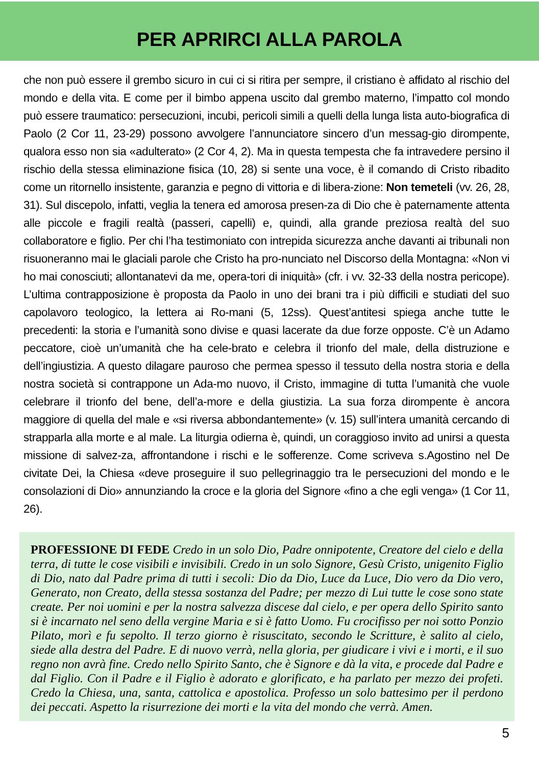PER APRIRCI ALLA PAROLA
che non può essere il grembo sicuro in cui ci si ritira per sempre, il cristiano è affidato al rischio del mondo e della vita. E come per il bimbo appena uscito dal grembo materno, l’impatto col mondo può essere traumatico: persecuzioni, incubi, pericoli simili a quelli della lunga lista auto-biografica di Paolo (2 Cor 11, 23-29) possono avvolgere l’annunciatore sincero d’un messag-gio dirompente, qualora esso non sia «adulterato» (2 Cor 4, 2). Ma in questa tempesta che fa intravedere persino il rischio della stessa eliminazione fisica (10, 28) si sente una voce, è il comando di Cristo ribadito come un ritornello insistente, garanzia e pegno di vittoria e di libera-zione: Non temeteli (vv. 26, 28, 31). Sul discepolo, infatti, veglia la tenera ed amorosa presen-za di Dio che è paternamente attenta alle piccole e fragili realtà (passeri, capelli) e, quindi, alla grande preziosa realtà del suo collaboratore e figlio. Per chi l’ha testimoniato con intrepida sicurezza anche davanti ai tribunali non risuoneranno mai le glaciali parole che Cristo ha pro-nunciato nel Discorso della Montagna: «Non vi ho mai conosciuti; allontanatevi da me, opera-tori di iniquità» (cfr. i vv. 32-33 della nostra pericope). L’ultima contrapposizione è proposta da Paolo in uno dei brani tra i più difficili e studiati del suo capolavoro teologico, la lettera ai Ro-mani (5, 12ss). Quest’antitesi spiega anche tutte le precedenti: la storia e l’umanità sono divise e quasi lacerate da due forze opposte. C’è un Adamo peccatore, cioè un’umanità che ha cele-brato e celebra il trionfo del male, della distruzione e dell’ingiustizia. A questo dilagare pauroso che permea spesso il tessuto della nostra storia e della nostra società si contrappone un Ada-mo nuovo, il Cristo, immagine di tutta l’umanità che vuole celebrare il trionfo del bene, dell’a-more e della giustizia. La sua forza dirompente è ancora maggiore di quella del male e «si riversa abbondantemente» (v. 15) sull’intera umanità cercando di strapparla alla morte e al male. La liturgia odierna è, quindi, un coraggioso invito ad unirsi a questa missione di salvez-za, affrontandone i rischi e le sofferenze. Come scriveva s.Agostino nel De civitate Dei, la Chiesa «deve proseguire il suo pellegrinaggio tra le persecuzioni del mondo e le consolazioni di Dio» annunziando la croce e la gloria del Signore «fino a che egli venga» (1 Cor 11, 26).
PROFESSIONE DI FEDE Credo in un solo Dio, Padre onnipotente, Creatore del cielo e della terra, di tutte le cose visibili e invisibili. Credo in un solo Signore, Gesù Cristo, unigenito Figlio di Dio, nato dal Padre prima di tutti i secoli: Dio da Dio, Luce da Luce, Dio vero da Dio vero, Generato, non Creato, della stessa sostanza del Padre; per mezzo di Lui tutte le cose sono state create. Per noi uomini e per la nostra salvezza discese dal cielo, e per opera dello Spirito santo si è incarnato nel seno della vergine Maria e si è fatto Uomo. Fu crocifisso per noi sotto Ponzio Pilato, morì e fu sepolto. Il terzo giorno è risuscitato, secondo le Scritture, è salito al cielo, siede alla destra del Padre. E di nuovo verrà, nella gloria, per giudicare i vivi e i morti, e il suo regno non avrà fine. Credo nello Spirito Santo, che è Signore e dà la vita, e procede dal Padre e dal Figlio. Con il Padre e il Figlio è adorato e glorificato, e ha parlato per mezzo dei profeti. Credo la Chiesa, una, santa, cattolica e apostolica. Professo un solo battesimo per il perdono dei peccati. Aspetto la risurrezione dei morti e la vita del mondo che verrà. Amen.
5